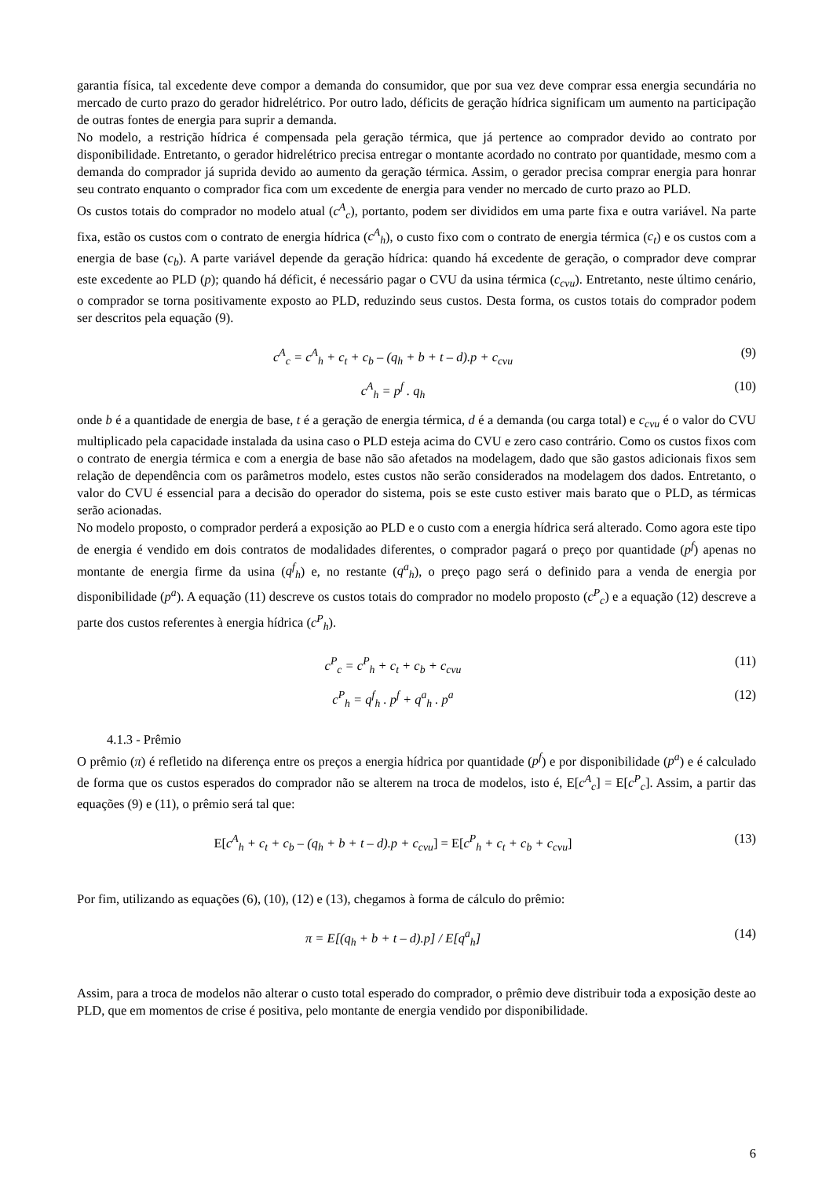garantia física, tal excedente deve compor a demanda do consumidor, que por sua vez deve comprar essa energia secundária no mercado de curto prazo do gerador hidrelétrico. Por outro lado, déficits de geração hídrica significam um aumento na participação de outras fontes de energia para suprir a demanda.
No modelo, a restrição hídrica é compensada pela geração térmica, que já pertence ao comprador devido ao contrato por disponibilidade. Entretanto, o gerador hidrelétrico precisa entregar o montante acordado no contrato por quantidade, mesmo com a demanda do comprador já suprida devido ao aumento da geração térmica. Assim, o gerador precisa comprar energia para honrar seu contrato enquanto o comprador fica com um excedente de energia para vender no mercado de curto prazo ao PLD.
Os custos totais do comprador no modelo atual (c<sup>A</sup><sub>c</sub>), portanto, podem ser divididos em uma parte fixa e outra variável. Na parte fixa, estão os custos com o contrato de energia hídrica (c<sup>A</sup><sub>h</sub>), o custo fixo com o contrato de energia térmica (c<sub>t</sub>) e os custos com a energia de base (c<sub>b</sub>). A parte variável depende da geração hídrica: quando há excedente de geração, o comprador deve comprar este excedente ao PLD (p); quando há déficit, é necessário pagar o CVU da usina térmica (c<sub>cvu</sub>). Entretanto, neste último cenário, o comprador se torna positivamente exposto ao PLD, reduzindo seus custos. Desta forma, os custos totais do comprador podem ser descritos pela equação (9).
c<sup>A</sup><sub>c</sub> = c<sup>A</sup><sub>h</sub> + c<sub>t</sub> + c<sub>b</sub> – (q<sub>h</sub> + b + t – d).p + c<sub>cvu</sub> (9)
c<sup>A</sup><sub>h</sub> = p<sup>f</sup> . q<sub>h</sub> (10)
onde b é a quantidade de energia de base, t é a geração de energia térmica, d é a demanda (ou carga total) e c<sub>cvu</sub> é o valor do CVU multiplicado pela capacidade instalada da usina caso o PLD esteja acima do CVU e zero caso contrário. Como os custos fixos com o contrato de energia térmica e com a energia de base não são afetados na modelagem, dado que são gastos adicionais fixos sem relação de dependência com os parâmetros modelo, estes custos não serão considerados na modelagem dos dados. Entretanto, o valor do CVU é essencial para a decisão do operador do sistema, pois se este custo estiver mais barato que o PLD, as térmicas serão acionadas.
No modelo proposto, o comprador perderá a exposição ao PLD e o custo com a energia hídrica será alterado. Como agora este tipo de energia é vendido em dois contratos de modalidades diferentes, o comprador pagará o preço por quantidade (p<sup>f</sup>) apenas no montante de energia firme da usina (q<sup>f</sup><sub>h</sub>) e, no restante (q<sup>a</sup><sub>h</sub>), o preço pago será o definido para a venda de energia por disponibilidade (p<sup>a</sup>). A equação (11) descreve os custos totais do comprador no modelo proposto (c<sup>P</sup><sub>c</sub>) e a equação (12) descreve a parte dos custos referentes à energia hídrica (c<sup>P</sup><sub>h</sub>).
c<sup>P</sup><sub>c</sub> = c<sup>P</sup><sub>h</sub> + c<sub>t</sub> + c<sub>b</sub> + c<sub>cvu</sub> (11)
c<sup>P</sup><sub>h</sub> = q<sup>f</sup><sub>h</sub> . p<sup>f</sup> + q<sup>a</sup><sub>h</sub> . p<sup>a</sup> (12)
4.1.3 - Prêmio
O prêmio (π) é refletido na diferença entre os preços a energia hídrica por quantidade (p<sup>f</sup>) e por disponibilidade (p<sup>a</sup>) e é calculado de forma que os custos esperados do comprador não se alterem na troca de modelos, isto é, E[c<sup>A</sup><sub>c</sub>] = E[c<sup>P</sup><sub>c</sub>]. Assim, a partir das equações (9) e (11), o prêmio será tal que:
E[c<sup>A</sup><sub>h</sub> + c<sub>t</sub> + c<sub>b</sub> – (q<sub>h</sub> + b + t – d).p + c<sub>cvu</sub>] = E[c<sup>P</sup><sub>h</sub> + c<sub>t</sub> + c<sub>b</sub> + c<sub>cvu</sub>] (13)
Por fim, utilizando as equações (6), (10), (12) e (13), chegamos à forma de cálculo do prêmio:
π = E[(q<sub>h</sub> + b + t – d).p] / E[q<sup>a</sup><sub>h</sub>] (14)
Assim, para a troca de modelos não alterar o custo total esperado do comprador, o prêmio deve distribuir toda a exposição deste ao PLD, que em momentos de crise é positiva, pelo montante de energia vendido por disponibilidade.
6